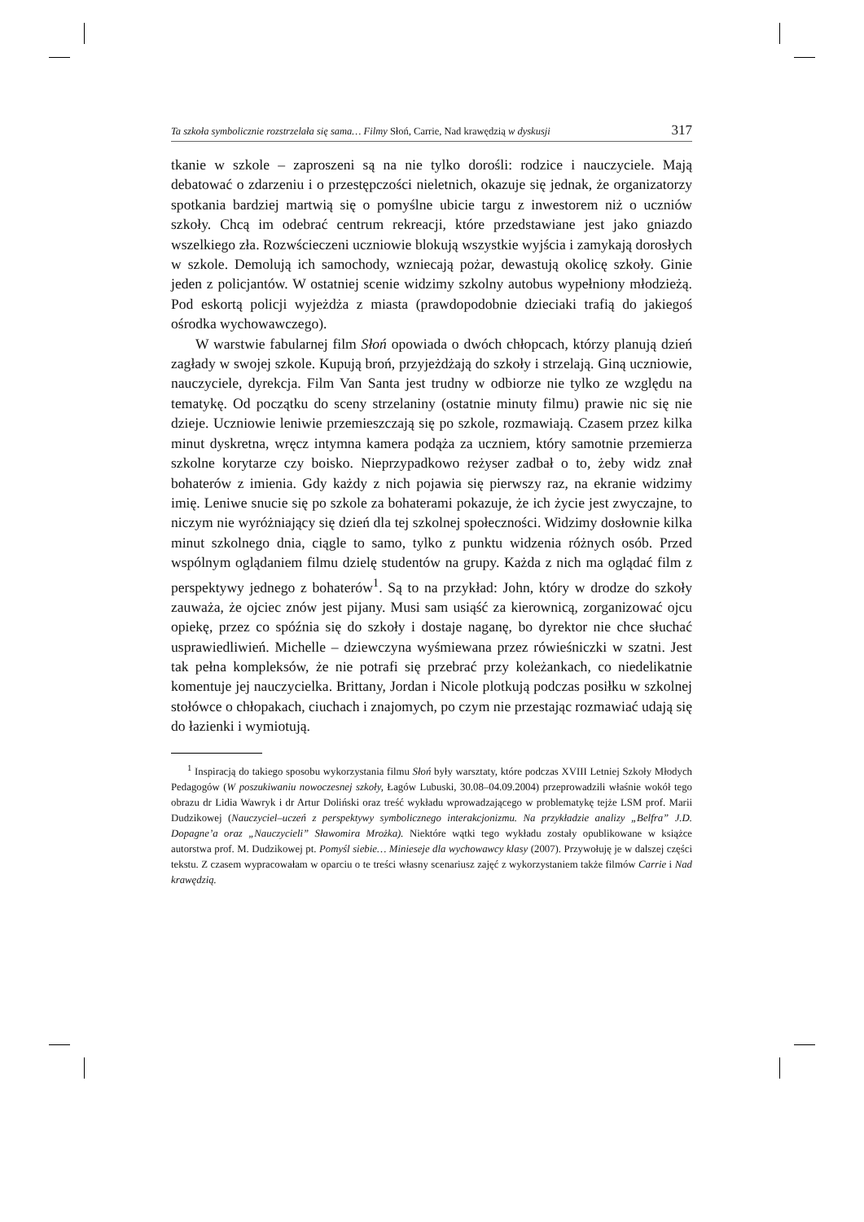Ta szkoła symbolicznie rozstrzelała się sama… Filmy Słoń, Carrie, Nad krawędzią w dyskusji 317
tkanie w szkole – zaproszeni są na nie tylko dorośli: rodzice i nauczyciele. Mają debatować o zdarzeniu i o przestępczości nieletnich, okazuje się jednak, że organizatorzy spotkania bardziej martwią się o pomyślne ubicie targu z inwestorem niż o uczniów szkoły. Chcą im odebrać centrum rekreacji, które przedstawiane jest jako gniazdo wszelkiego zła. Rozwścieczeni uczniowie blokują wszystkie wyjścia i zamykają dorosłych w szkole. Demolują ich samochody, wzniecają pożar, dewastują okolicę szkoły. Ginie jeden z policjantów. W ostatniej scenie widzimy szkolny autobus wypełniony młodzieżą. Pod eskortą policji wyjeżdża z miasta (prawdopodobnie dzieciaki trafią do jakiegoś ośrodka wychowawczego).
W warstwie fabularnej film Słoń opowiada o dwóch chłopcach, którzy planują dzień zagłady w swojej szkole. Kupują broń, przyjeżdżają do szkoły i strzelają. Giną uczniowie, nauczyciele, dyrekcja. Film Van Santa jest trudny w odbiorze nie tylko ze względu na tematykę. Od początku do sceny strzelaniny (ostatnie minuty filmu) prawie nic się nie dzieje. Uczniowie leniwie przemieszczają się po szkole, rozmawiają. Czasem przez kilka minut dyskretna, wręcz intymna kamera podąża za uczniem, który samotnie przemierza szkolne korytarze czy boisko. Nieprzypadkowo reżyser zadbał o to, żeby widz znał bohaterów z imienia. Gdy każdy z nich pojawia się pierwszy raz, na ekranie widzimy imię. Leniwe snucie się po szkole za bohaterami pokazuje, że ich życie jest zwyczajne, to niczym nie wyróżniający się dzień dla tej szkolnej społeczności. Widzimy dosłownie kilka minut szkolnego dnia, ciągle to samo, tylko z punktu widzenia różnych osób. Przed wspólnym oglądaniem filmu dzielę studentów na grupy. Każda z nich ma oglądać film z perspektywy jednego z bohaterów<sup>1</sup>. Są to na przykład: John, który w drodze do szkoły zauważa, że ojciec znów jest pijany. Musi sam usiąść za kierownicą, zorganizować ojcu opiekę, przez co spóźnia się do szkoły i dostaje naganę, bo dyrektor nie chce słuchać usprawiedliwień. Michelle – dziewczyna wyśmiewana przez rówieśniczki w szatni. Jest tak pełna kompleksów, że nie potrafi się przebrać przy koleżankach, co niedelikatnie komentuje jej nauczycielka. Brittany, Jordan i Nicole plotkują podczas posiłku w szkolnej stołówce o chłopakach, ciuchach i znajomych, po czym nie przestając rozmawiać udają się do łazienki i wymiotują.
<sup>1</sup> Inspiracją do takiego sposobu wykorzystania filmu Słoń były warsztaty, które podczas XVIII Letniej Szkoły Młodych Pedagogów (W poszukiwaniu nowoczesnej szkoły, Łagów Lubuski, 30.08–04.09.2004) przeprowadzili właśnie wokół tego obrazu dr Lidia Wawryk i dr Artur Doliński oraz treść wykładu wprowadzającego w problematykę tejże LSM prof. Marii Dudzikowej (Nauczyciel–uczeń z perspektywy symbolicznego interakcjonizmu. Na przykładzie analizy „Belfra” J.D. Dopagne’a oraz „Nauczycieli” Sławomira Mrożka). Niektóre wątki tego wykładu zostały opublikowane w książce autorstwa prof. M. Dudzikowej pt. Pomyśl siebie… Minieseje dla wychowawcy klasy (2007). Przywołuję je w dalszej części tekstu. Z czasem wypracowałam w oparciu o te treści własny scenariusz zajęć z wykorzystaniem także filmów Carrie i Nad krawędzią.